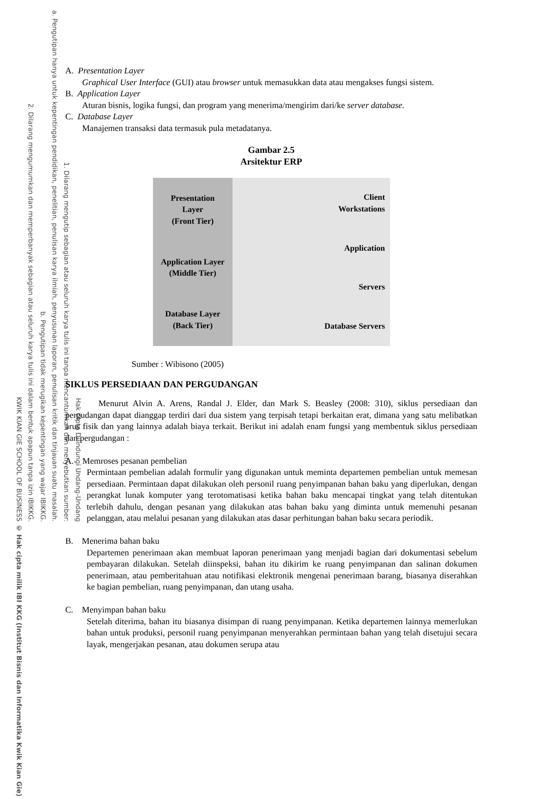KWIK KIAN GIE SCHOOL OF BUSINESS 2. Dilarang mengumumkan dan memperbanyak sebagian atau seluruh karya tulis ini dalam bentuk apapun tanpa izin IBIKKG. b. Pengutipan tidak merugikan kepentingan yang wajar IBIKKG. a. Pengutipan hanya untuk kepentingan pendidikan, penelitian, penulisan karya ilmiah, penyusunan laporan, penulisan kritik dan tinjauan suatu masalah. 1. Dilarang mengutip sebagian atau seluruh karya tulis ini tanpa mencantumkan dan menyebutkan sumber: Hak Cipta Dilindungi Undang-Undang © Hak cipta milik IBI KKG (Institut Bisnis dan Informatika Kwik Kian Gie)
A. Presentation Layer
Graphical User Interface (GUI) atau browser untuk memasukkan data atau mengakses fungsi sistem.
B. Application Layer
Aturan bisnis, logika fungsi, dan program yang menerima/mengirim dari/ke server database.
C. Database Layer
Manajemen transaksi data termasuk pula metadatanya.
Gambar 2.5
Arsitektur ERP
Presentation
Layer
(Front Tier)
Application Layer
(Middle Tier)
Database Layer
(Back Tier)
Client
Workstations
Application
Servers
Database Servers
Sumber : Wibisono (2005)
SIKLUS PERSEDIAAN DAN PERGUDANGAN
Menurut Alvin A. Arens, Randal J. Elder, dan Mark S. Beasley (2008: 310), siklus persediaan dan pergudangan dapat dianggap terdiri dari dua sistem yang terpisah tetapi berkaitan erat, dimana yang satu melibatkan arus fisik dan yang lainnya adalah biaya terkait. Berikut ini adalah enam fungsi yang membentuk siklus persediaan dan pergudangan :
A. Memroses pesanan pembelian
Permintaan pembelian adalah formulir yang digunakan untuk meminta departemen pembelian untuk memesan persediaan. Permintaan dapat dilakukan oleh personil ruang penyimpanan bahan baku yang diperlukan, dengan perangkat lunak komputer yang terotomatisasi ketika bahan baku mencapai tingkat yang telah ditentukan terlebih dahulu, dengan pesanan yang dilakukan atas bahan baku yang diminta untuk memenuhi pesanan pelanggan, atau melalui pesanan yang dilakukan atas dasar perhitungan bahan baku secara periodik.
B. Menerima bahan baku
Departemen penerimaan akan membuat laporan penerimaan yang menjadi bagian dari dokumentasi sebelum pembayaran dilakukan. Setelah diinspeksi, bahan itu dikirim ke ruang penyimpanan dan salinan dokumen penerimaan, atau pemberitahuan atau notifikasi elektronik mengenai penerimaan barang, biasanya diserahkan ke bagian pembelian, ruang penyimpanan, dan utang usaha.
C. Menyimpan bahan baku
Setelah diterima, bahan itu biasanya disimpan di ruang penyimpanan. Ketika departemen lainnya memerlukan bahan untuk produksi, personil ruang penyimpanan menyerahkan permintaan bahan yang telah disetujui secara layak, mengerjakan pesanan, atau dokumen serupa atau